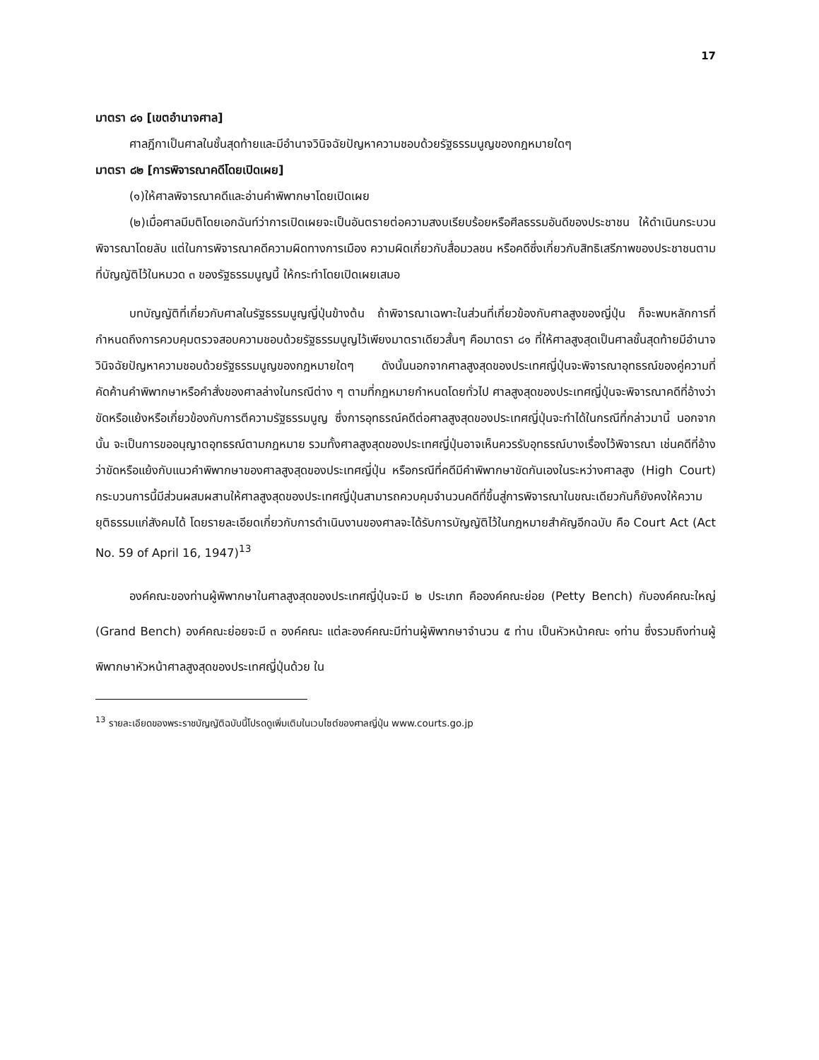17
มาตรา ๘๑ [เขตอำนาจศาล]
ศาลฎีกาเป็นศาลในชั้นสุดท้ายและมีอำนาจวินิจฉัยปัญหาความชอบด้วยรัฐธรรมนูญของกฎหมายใดๆ
มาตรา ๘๒ [การพิจารณาคดีโดยเปิดเผย]
(๑)ให้ศาลพิจารณาคดีและอ่านคำพิพากษาโดยเปิดเผย
(๒)เมื่อศาลมีมติโดยเอกฉันท์ว่าการเปิดเผยจะเป็นอันตรายต่อความสงบเรียบร้อยหรือศีลธรรมอันดีของประชาชน ให้ดำเนินกระบวนพิจารณาโดยลับ แต่ในการพิจารณาคดีความผิดทางการเมือง ความผิดเกี่ยวกับสื่อมวลชน หรือคดีซึ่งเกี่ยวกับสิทธิเสรีภาพของประชาชนตามที่บัญญัติไว้ในหมวด ๓ ของรัฐธรรมนูญนี้ ให้กระทำโดยเปิดเผยเสมอ
บทบัญญัติที่เกี่ยวกับศาลในรัฐธรรมนูญญี่ปุ่นข้างต้น ถ้าพิจารณาเฉพาะในส่วนที่เกี่ยวข้องกับศาลสูงของญี่ปุ่น ก็จะพบหลักการที่กำหนดถึงการควบคุมตรวจสอบความชอบด้วยรัฐธรรมนูญไว้เพียงมาตราเดียวสั้นๆ คือมาตรา ๘๑ ที่ให้ศาลสูงสุดเป็นศาลชั้นสุดท้ายมีอำนาจวินิจฉัยปัญหาความชอบด้วยรัฐธรรมนูญของกฎหมายใดๆ ดังนั้นนอกจากศาลสูงสุดของประเทศญี่ปุ่นจะพิจารณาอุทธรณ์ของคู่ความที่คัดค้านคำพิพากษาหรือคำสั่งของศาลล่างในกรณีต่าง ๆ ตามที่กฎหมายกำหนดโดยทั่วไป ศาลสูงสุดของประเทศญี่ปุ่นจะพิจารณาคดีที่อ้างว่าขัดหรือแย้งหรือเกี่ยวข้องกับการตีความรัฐธรรมนูญ ซึ่งการอุทธรณ์คดีต่อศาลสูงสุดของประเทศญี่ปุ่นจะทำได้ในกรณีที่กล่าวมานี้ นอกจากนั้น จะเป็นการขออนุญาตอุทธรณ์ตามกฎหมาย รวมทั้งศาลสูงสุดของประเทศญี่ปุ่นอาจเห็นควรรับอุทธรณ์บางเรื่องไว้พิจารณา เช่นคดีที่อ้างว่าขัดหรือแย้งกับแนวคำพิพากษาของศาลสูงสุดของประเทศญี่ปุ่น หรือกรณีที่คดีมีคำพิพากษาขัดกันเองในระหว่างศาลสูง (High Court) กระบวนการนี้มีส่วนผสมผสานให้ศาลสูงสุดของประเทศญี่ปุ่นสามารถควบคุมจำนวนคดีที่ขึ้นสู่การพิจารณาในขณะเดียวกันก็ยังคงให้ความยุติธรรมแก่สังคมได้ โดยรายละเอียดเกี่ยวกับการดำเนินงานของศาลจะได้รับการบัญญัติไว้ในกฎหมายสำคัญอีกฉบับ คือ Court Act (Act No. 59 of April 16, 1947)<sup>13</sup>
องค์คณะของท่านผู้พิพากษาในศาลสูงสุดของประเทศญี่ปุ่นจะมี ๒ ประเภท คือองค์คณะย่อย (Petty Bench) กับองค์คณะใหญ่ (Grand Bench) องค์คณะย่อยจะมี ๓ องค์คณะ แต่ละองค์คณะมีท่านผู้พิพากษาจำนวน ๕ ท่าน เป็นหัวหน้าคณะ ๑ท่าน ซึ่งรวมถึงท่านผู้พิพากษาหัวหน้าศาลสูงสุดของประเทศญี่ปุ่นด้วย ใน
<sup>13</sup> รายละเอียดของพระราชบัญญัติฉบับนี้โปรดดูเพิ่มเติมในเวบไซต์ของศาลญี่ปุ่น www.courts.go.jp